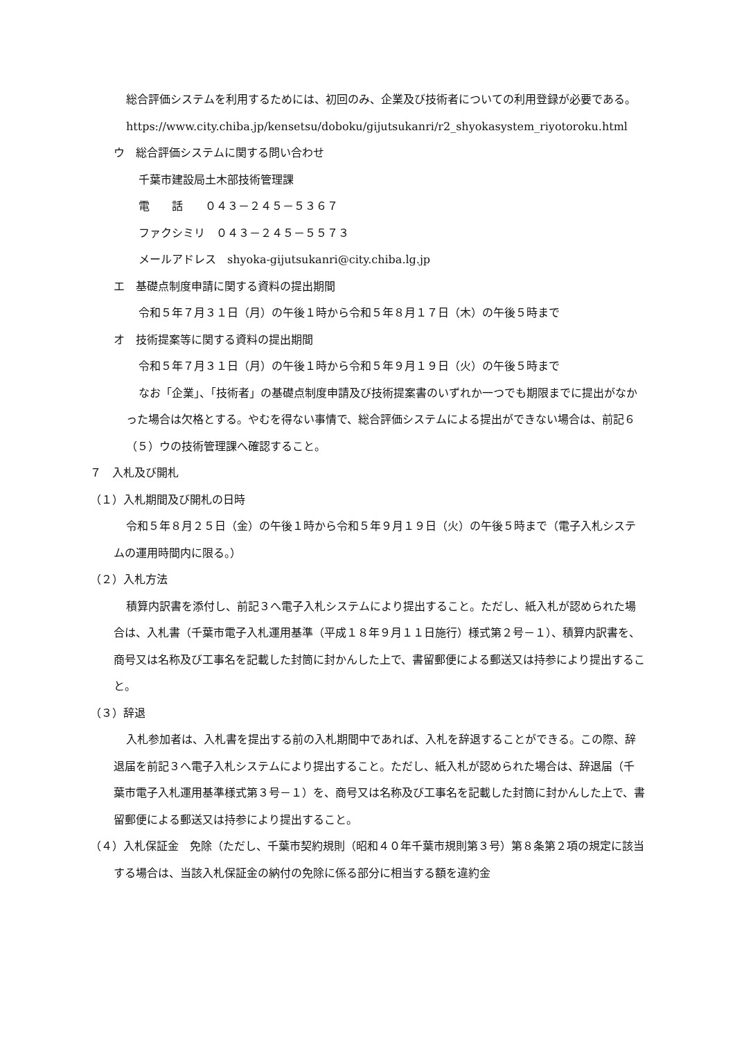総合評価システムを利用するためには、初回のみ、企業及び技術者についての利用登録が必要である。
https://www.city.chiba.jp/kensetsu/doboku/gijutsukanri/r2_shyokasystem_riyotoroku.html
ウ　総合評価システムに関する問い合わせ
千葉市建設局土木部技術管理課
電　　話　　０４３－２４５－５３６７
ファクシミリ　０４３－２４５－５５７３
メールアドレス　shyoka-gijutsukanri@city.chiba.lg.jp
エ　基礎点制度申請に関する資料の提出期間
令和５年７月３１日（月）の午後１時から令和５年８月１７日（木）の午後５時まで
オ　技術提案等に関する資料の提出期間
令和５年７月３１日（月）の午後１時から令和５年９月１９日（火）の午後５時まで
なお「企業」、「技術者」の基礎点制度申請及び技術提案書のいずれか一つでも期限までに提出がなかった場合は欠格とする。やむを得ない事情で、総合評価システムによる提出ができない場合は、前記６（５）ウの技術管理課へ確認すること。
７　入札及び開札
（１）入札期間及び開札の日時
令和５年８月２５日（金）の午後１時から令和５年９月１９日（火）の午後５時まで（電子入札システムの運用時間内に限る。）
（２）入札方法
積算内訳書を添付し、前記３へ電子入札システムにより提出すること。ただし、紙入札が認められた場合は、入札書（千葉市電子入札運用基準（平成１８年９月１１日施行）様式第２号－１）、積算内訳書を、商号又は名称及び工事名を記載した封筒に封かんした上で、書留郵便による郵送又は持参により提出すること。
（３）辞退
入札参加者は、入札書を提出する前の入札期間中であれば、入札を辞退することができる。この際、辞退届を前記３へ電子入札システムにより提出すること。ただし、紙入札が認められた場合は、辞退届（千葉市電子入札運用基準様式第３号－１）を、商号又は名称及び工事名を記載した封筒に封かんした上で、書留郵便による郵送又は持参により提出すること。
（４）入札保証金　免除（ただし、千葉市契約規則（昭和４０年千葉市規則第３号）第８条第２項の規定に該当する場合は、当該入札保証金の納付の免除に係る部分に相当する額を違約金